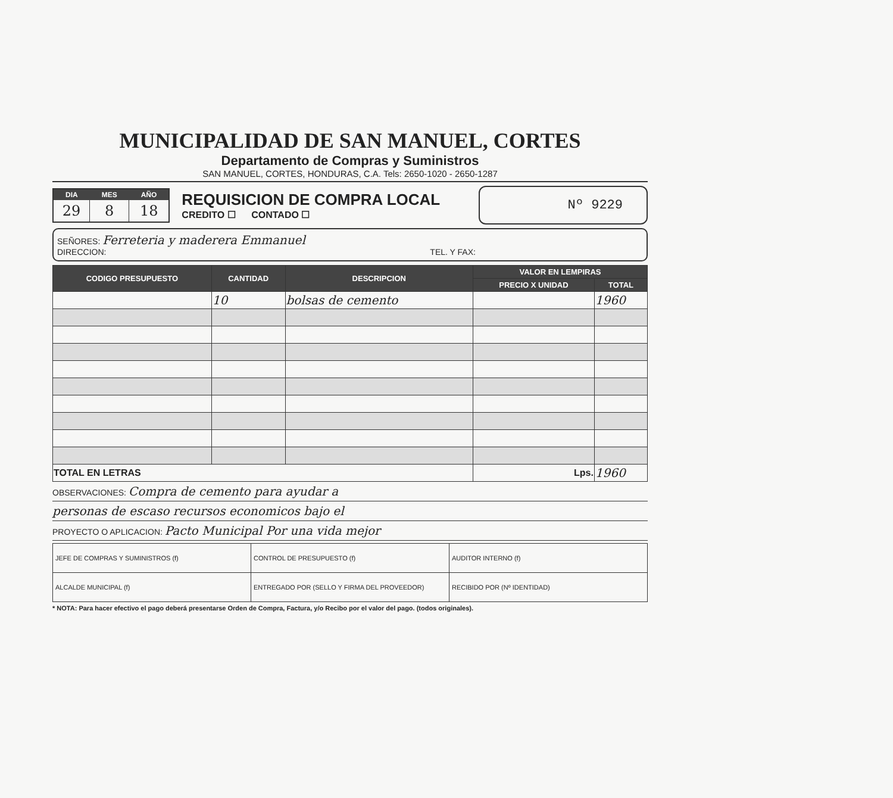MUNICIPALIDAD DE SAN MANUEL, CORTES
Departamento de Compras y Suministros
SAN MANUEL, CORTES, HONDURAS, C.A. Tels: 2650-1020 - 2650-1287
| DIA | MES | AÑO |
| --- | --- | --- |
| 29 | 8 | 18 |
REQUISICION DE COMPRA LOCAL
CREDITO ☐ CONTADO ☐
Nº 9229
SEÑORES: Ferreteria y maderera Emmanuel
DIRECCION: TEL. Y FAX:
| CODIGO PRESUPUESTO | CANTIDAD | DESCRIPCION | VALOR EN LEMPIRAS | |
| --- | --- | --- | --- | --- |
| | | | PRECIO X UNIDAD | TOTAL |
| | 10 | bolsas de cemento | | 1960 |
| TOTAL EN LETRAS | | | Lps. | 1960 |
OBSERVACIONES: Compra de cemento para ayudar a
personas de escaso recursos economicos bajo el
PROYECTO O APLICACION: Pacto Municipal Por una vida mejor
| JEFE DE COMPRAS Y SUMINISTROS (f) | CONTROL DE PRESUPUESTO (f) | AUDITOR INTERNO (f) |
| ALCALDE MUNICIPAL (f) | ENTREGADO POR (SELLO Y FIRMA DEL PROVEEDOR) | RECIBIDO POR (Nº IDENTIDAD) |
* NOTA: Para hacer efectivo el pago deberá presentarse Orden de Compra, Factura, y/o Recibo por el valor del pago. (todos originales).